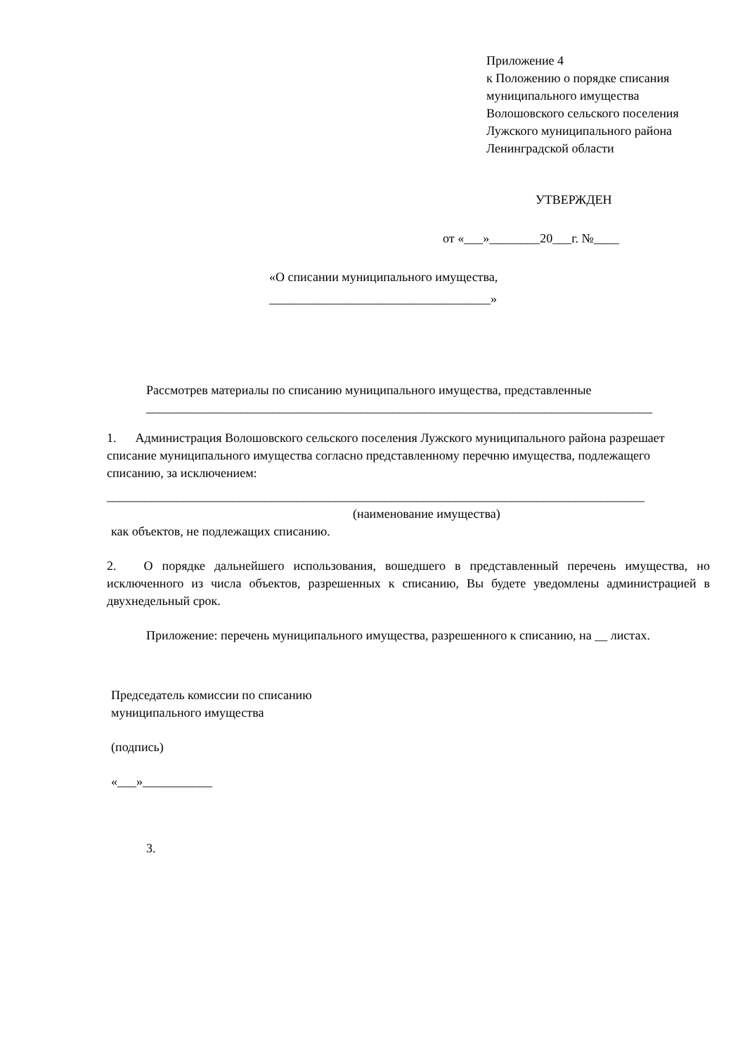Приложение 4
к Положению о порядке списания
муниципального имущества
Волошовского сельского поселения
Лужского муниципального района
Ленинградской области
УТВЕРЖДЕН
от «___»________20___г. №____
«О списании муниципального имущества,
___________________________________»
Рассмотрев материалы по списанию муниципального имущества, представленные
________________________________________________________________________________
1. Администрация Волошовского сельского поселения Лужского муниципального района разрешает списание муниципального имущества согласно представленному перечню имущества, подлежащего списанию, за исключением:
_____________________________________________________________________________________
(наименование имущества)
как объектов, не подлежащих списанию.
2. О порядке дальнейшего использования, вошедшего в представленный перечень имущества, но исключенного из числа объектов, разрешенных к списанию, Вы будете уведомлены администрацией в двухнедельный срок.
Приложение: перечень муниципального имущества, разрешенного к списанию, на __ листах.
Председатель комиссии по списанию
муниципального имущества
(подпись)
«___»___________
3.